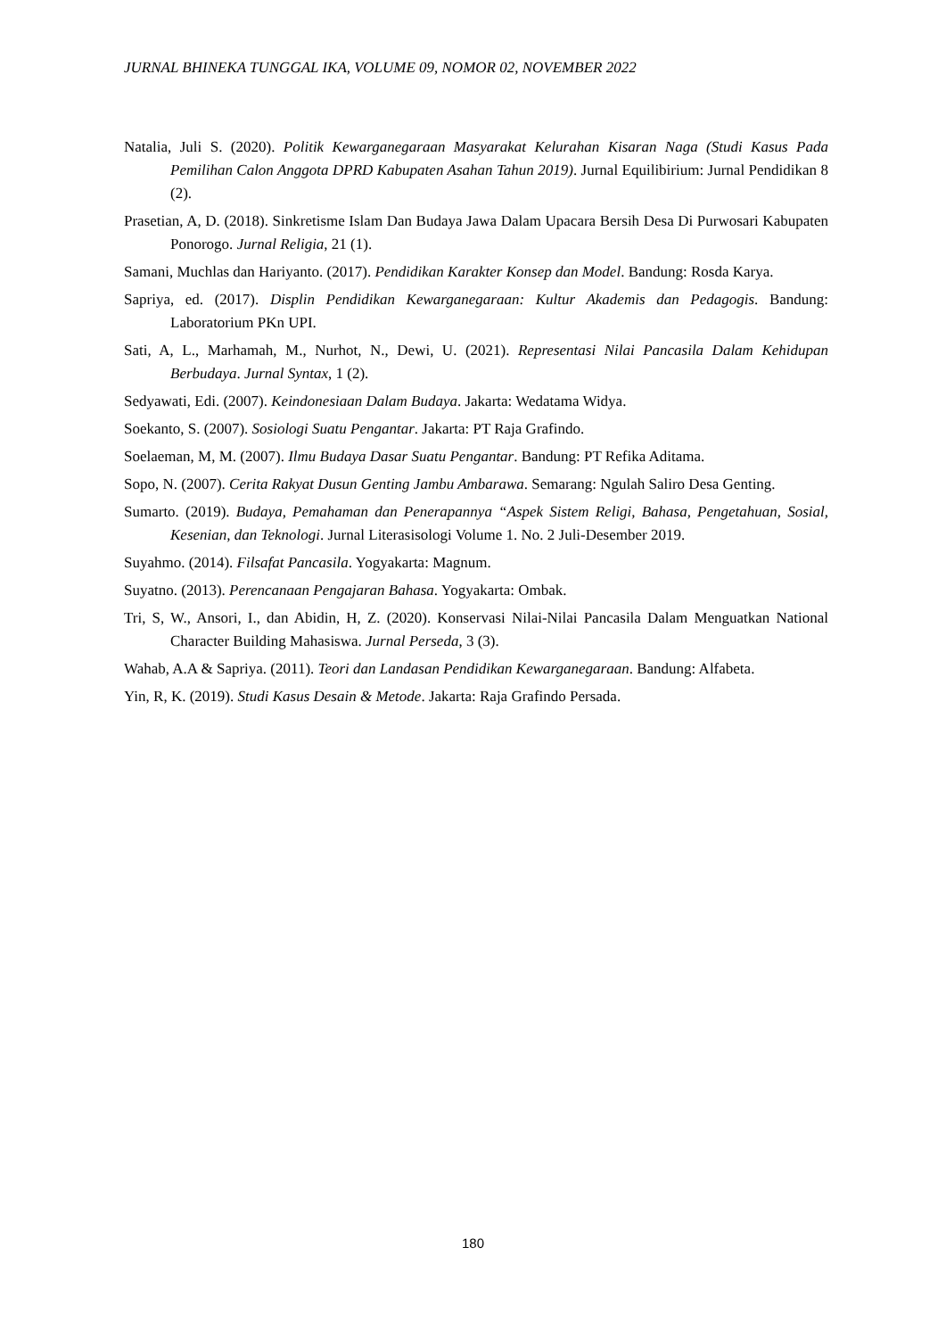JURNAL BHINEKA TUNGGAL IKA, VOLUME 09, NOMOR 02, NOVEMBER 2022
Natalia, Juli S. (2020). Politik Kewarganegaraan Masyarakat Kelurahan Kisaran Naga (Studi Kasus Pada Pemilihan Calon Anggota DPRD Kabupaten Asahan Tahun 2019). Jurnal Equilibirium: Jurnal Pendidikan 8 (2).
Prasetian, A, D. (2018). Sinkretisme Islam Dan Budaya Jawa Dalam Upacara Bersih Desa Di Purwosari Kabupaten Ponorogo. Jurnal Religia, 21 (1).
Samani, Muchlas dan Hariyanto. (2017). Pendidikan Karakter Konsep dan Model. Bandung: Rosda Karya.
Sapriya, ed. (2017). Displin Pendidikan Kewarganegaraan: Kultur Akademis dan Pedagogis. Bandung: Laboratorium PKn UPI.
Sati, A, L., Marhamah, M., Nurhot, N., Dewi, U. (2021). Representasi Nilai Pancasila Dalam Kehidupan Berbudaya. Jurnal Syntax, 1 (2).
Sedyawati, Edi. (2007). Keindonesiaan Dalam Budaya. Jakarta: Wedatama Widya.
Soekanto, S. (2007). Sosiologi Suatu Pengantar. Jakarta: PT Raja Grafindo.
Soelaeman, M, M. (2007). Ilmu Budaya Dasar Suatu Pengantar. Bandung: PT Refika Aditama.
Sopo, N. (2007). Cerita Rakyat Dusun Genting Jambu Ambarawa. Semarang: Ngulah Saliro Desa Genting.
Sumarto. (2019). Budaya, Pemahaman dan Penerapannya “Aspek Sistem Religi, Bahasa, Pengetahuan, Sosial, Kesenian, dan Teknologi. Jurnal Literasisologi Volume 1. No. 2 Juli-Desember 2019.
Suyahmo. (2014). Filsafat Pancasila. Yogyakarta: Magnum.
Suyatno. (2013). Perencanaan Pengajaran Bahasa. Yogyakarta: Ombak.
Tri, S, W., Ansori, I., dan Abidin, H, Z. (2020). Konservasi Nilai-Nilai Pancasila Dalam Menguatkan National Character Building Mahasiswa. Jurnal Perseda, 3 (3).
Wahab, A.A & Sapriya. (2011). Teori dan Landasan Pendidikan Kewarganegaraan. Bandung: Alfabeta.
Yin, R, K. (2019). Studi Kasus Desain & Metode. Jakarta: Raja Grafindo Persada.
180